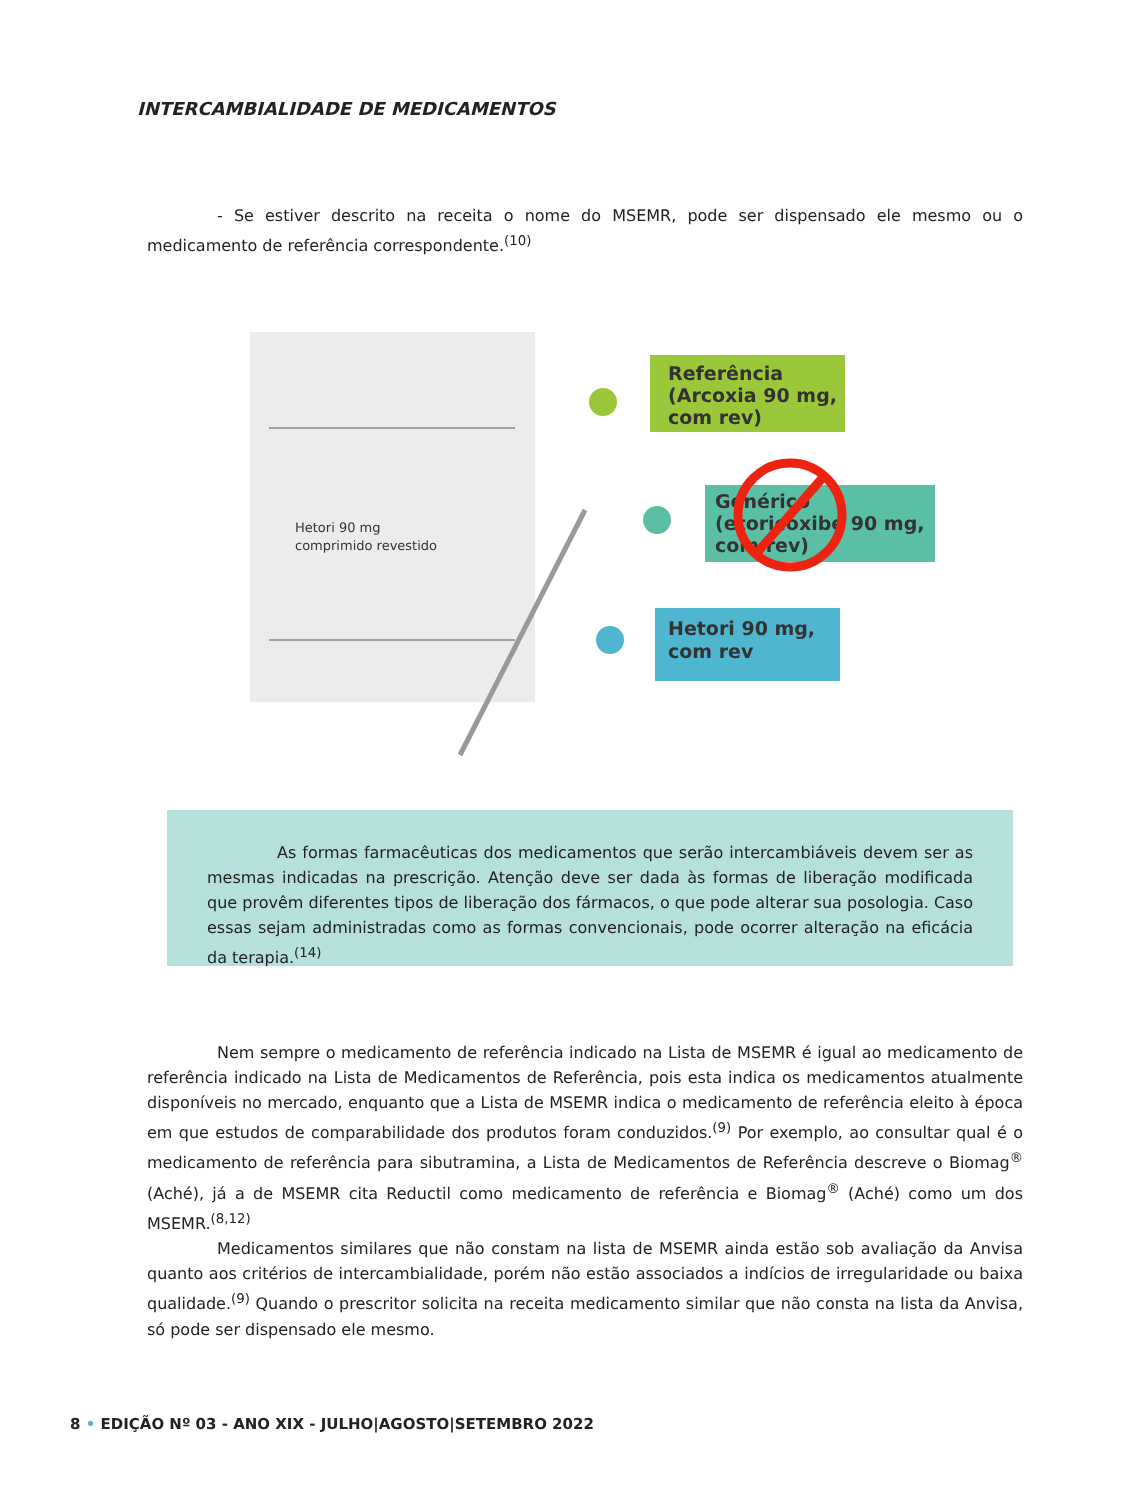INTERCAMBIALIDADE DE MEDICAMENTOS
- Se estiver descrito na receita o nome do MSEMR, pode ser dispensado ele mesmo ou o medicamento de referência correspondente.<sup>(10)</sup>
Hetori 90 mg
comprimido revestido
Referência
(Arcoxia 90 mg,
com rev)
Genérico
(etoricoxibe 90 mg,
com rev)
Hetori 90 mg,
com rev
As formas farmacêuticas dos medicamentos que serão intercambiáveis devem ser as mesmas indicadas na prescrição. Atenção deve ser dada às formas de liberação modificada que provêm diferentes tipos de liberação dos fármacos, o que pode alterar sua posologia. Caso essas sejam administradas como as formas convencionais, pode ocorrer alteração na eficácia da terapia.<sup>(14)</sup>
Nem sempre o medicamento de referência indicado na Lista de MSEMR é igual ao medicamento de referência indicado na Lista de Medicamentos de Referência, pois esta indica os medicamentos atualmente disponíveis no mercado, enquanto que a Lista de MSEMR indica o medicamento de referência eleito à época em que estudos de comparabilidade dos produtos foram conduzidos.<sup>(9)</sup> Por exemplo, ao consultar qual é o medicamento de referência para sibutramina, a Lista de Medicamentos de Referência descreve o Biomag<sup>®</sup> (Aché), já a de MSEMR cita Reductil como medicamento de referência e Biomag<sup>®</sup> (Aché) como um dos MSEMR.<sup>(8,12)</sup>
Medicamentos similares que não constam na lista de MSEMR ainda estão sob avaliação da Anvisa quanto aos critérios de intercambialidade, porém não estão associados a indícios de irregularidade ou baixa qualidade.<sup>(9)</sup> Quando o prescritor solicita na receita medicamento similar que não consta na lista da Anvisa, só pode ser dispensado ele mesmo.
8 • EDIÇÃO Nº 03 - ANO XIX - JULHO|AGOSTO|SETEMBRO 2022